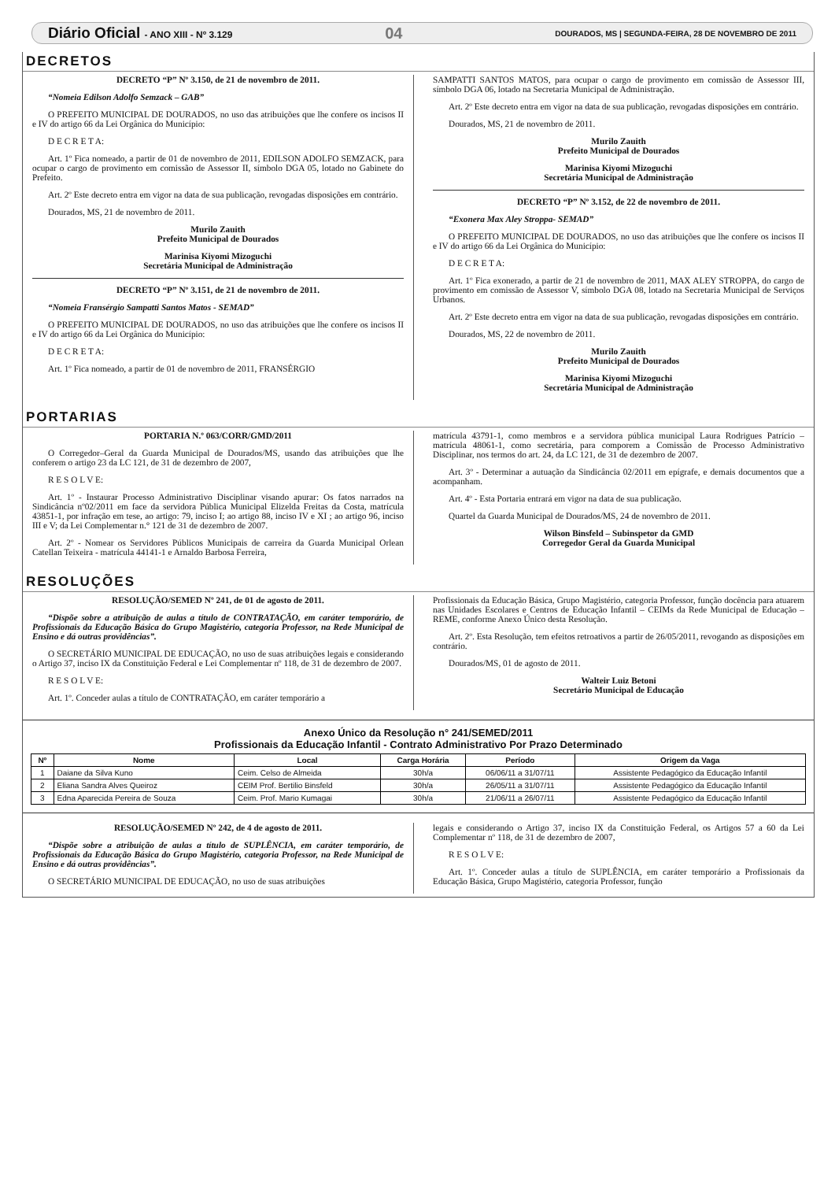Diário Oficial - ANO XIII - Nº 3.129 04 DOURADOS, MS | SEGUNDA-FEIRA, 28 DE NOVEMBRO DE 2011
DECRETOS
DECRETO “P” Nº 3.150, de 21 de novembro de 2011.
“Nomeia Edilson Adolfo Semzack – GAB”
O PREFEITO MUNICIPAL DE DOURADOS, no uso das atribuições que lhe confere os incisos II e IV do artigo 66 da Lei Orgânica do Município:
D E C R E T A:
Art. 1º Fica nomeado, a partir de 01 de novembro de 2011, EDILSON ADOLFO SEMZACK, para ocupar o cargo de provimento em comissão de Assessor II, símbolo DGA 05, lotado no Gabinete do Prefeito.
Art. 2º Este decreto entra em vigor na data de sua publicação, revogadas disposições em contrário.
Dourados, MS, 21 de novembro de 2011.
Murilo Zauith
Prefeito Municipal de Dourados
Marinisa Kiyomi Mizoguchi
Secretária Municipal de Administração
DECRETO “P” Nº 3.151, de 21 de novembro de 2011.
“Nomeia Fransérgio Sampatti Santos Matos - SEMAD”
O PREFEITO MUNICIPAL DE DOURADOS, no uso das atribuições que lhe confere os incisos II e IV do artigo 66 da Lei Orgânica do Município:
D E C R E T A:
Art. 1º Fica nomeado, a partir de 01 de novembro de 2011, FRANSÉRGIO
SAMPATTI SANTOS MATOS, para ocupar o cargo de provimento em comissão de Assessor III, símbolo DGA 06, lotado na Secretaria Municipal de Administração.
Art. 2º Este decreto entra em vigor na data de sua publicação, revogadas disposições em contrário.
Dourados, MS, 21 de novembro de 2011.
Murilo Zauith
Prefeito Municipal de Dourados
Marinisa Kiyomi Mizoguchi
Secretária Municipal de Administração
DECRETO “P” Nº 3.152, de 22 de novembro de 2011.
“Exonera Max Aley Stroppa- SEMAD”
O PREFEITO MUNICIPAL DE DOURADOS, no uso das atribuições que lhe confere os incisos II e IV do artigo 66 da Lei Orgânica do Município:
D E C R E T A:
Art. 1º Fica exonerado, a partir de 21 de novembro de 2011, MAX ALEY STROPPA, do cargo de provimento em comissão de Assessor V, símbolo DGA 08, lotado na Secretaria Municipal de Serviços Urbanos.
Art. 2º Este decreto entra em vigor na data de sua publicação, revogadas disposições em contrário.
Dourados, MS, 22 de novembro de 2011.
Murilo Zauith
Prefeito Municipal de Dourados
Marinisa Kiyomi Mizoguchi
Secretária Municipal de Administração
PORTARIAS
PORTARIA N.º 063/CORR/GMD/2011
O Corregedor–Geral da Guarda Municipal de Dourados/MS, usando das atribuições que lhe conferem o artigo 23 da LC 121, de 31 de dezembro de 2007,
R E S O L V E:
Art. 1º - Instaurar Processo Administrativo Disciplinar visando apurar: Os fatos narrados na Sindicância nº02/2011 em face da servidora Pública Municipal Elizelda Freitas da Costa, matrícula 43851-1, por infração em tese, ao artigo: 79, inciso I; ao artigo 88, inciso IV e XI ; ao artigo 96, inciso III e V; da Lei Complementar n.° 121 de 31 de dezembro de 2007.
Art. 2º - Nomear os Servidores Públicos Municipais de carreira da Guarda Municipal Orlean Catellan Teixeira - matrícula 44141-1 e Arnaldo Barbosa Ferreira,
matrícula 43791-1, como membros e a servidora pública municipal Laura Rodrigues Patrício – matrícula 48061-1, como secretária, para comporem a Comissão de Processo Administrativo Disciplinar, nos termos do art. 24, da LC 121, de 31 de dezembro de 2007.
Art. 3º - Determinar a autuação da Sindicância 02/2011 em epígrafe, e demais documentos que a acompanham.
Art. 4º - Esta Portaria entrará em vigor na data de sua publicação.
Quartel da Guarda Municipal de Dourados/MS, 24 de novembro de 2011.
Wilson Binsfeld – Subinspetor da GMD
Corregedor Geral da Guarda Municipal
RESOLUÇÕES
RESOLUÇÃO/SEMED Nº 241, de 01 de agosto de 2011.
“Dispõe sobre a atribuição de aulas a título de CONTRATAÇÃO, em caráter temporário, de Profissionais da Educação Básica do Grupo Magistério, categoria Professor, na Rede Municipal de Ensino e dá outras providências”.
O SECRETÁRIO MUNICIPAL DE EDUCAÇÃO, no uso de suas atribuições legais e considerando o Artigo 37, inciso IX da Constituição Federal e Lei Complementar nº 118, de 31 de dezembro de 2007.
R E S O L V E:
Art. 1º. Conceder aulas a título de CONTRATAÇÃO, em caráter temporário a
Profissionais da Educação Básica, Grupo Magistério, categoria Professor, função docência para atuarem nas Unidades Escolares e Centros de Educação Infantil – CEIMs da Rede Municipal de Educação – REME, conforme Anexo Único desta Resolução.
Art. 2º. Esta Resolução, tem efeitos retroativos a partir de 26/05/2011, revogando as disposições em contrário.
Dourados/MS, 01 de agosto de 2011.
Walteir Luiz Betoni
Secretário Municipal de Educação
Anexo Único da Resolução n° 241/SEMED/2011
Profissionais da Educação Infantil - Contrato Administrativo Por Prazo Determinado
| Nº | Nome | Local | Carga Horária | Período | Origem da Vaga |
| --- | --- | --- | --- | --- | --- |
| 1 | Daiane da Silva Kuno | Ceim. Celso de Almeida | 30h/a | 06/06/11 a 31/07/11 | Assistente Pedagógico da Educação Infantil |
| 2 | Eliana Sandra Alves Queiroz | CEIM Prof. Bertilio Binsfeld | 30h/a | 26/05/11 a 31/07/11 | Assistente Pedagógico da Educação Infantil |
| 3 | Edna Aparecida Pereira de Souza | Ceim. Prof. Mario Kumagai | 30h/a | 21/06/11 a 26/07/11 | Assistente Pedagógico da Educação Infantil |
RESOLUÇÃO/SEMED Nº 242, de 4 de agosto de 2011.
“Dispõe sobre a atribuição de aulas a título de SUPLÊNCIA, em caráter temporário, de Profissionais da Educação Básica do Grupo Magistério, categoria Professor, na Rede Municipal de Ensino e dá outras providências”.
O SECRETÁRIO MUNICIPAL DE EDUCAÇÃO, no uso de suas atribuições
legais e considerando o Artigo 37, inciso IX da Constituição Federal, os Artigos 57 a 60 da Lei Complementar nº 118, de 31 de dezembro de 2007,
R E S O L V E:
Art. 1º. Conceder aulas a título de SUPLÊNCIA, em caráter temporário a Profissionais da Educação Básica, Grupo Magistério, categoria Professor, função